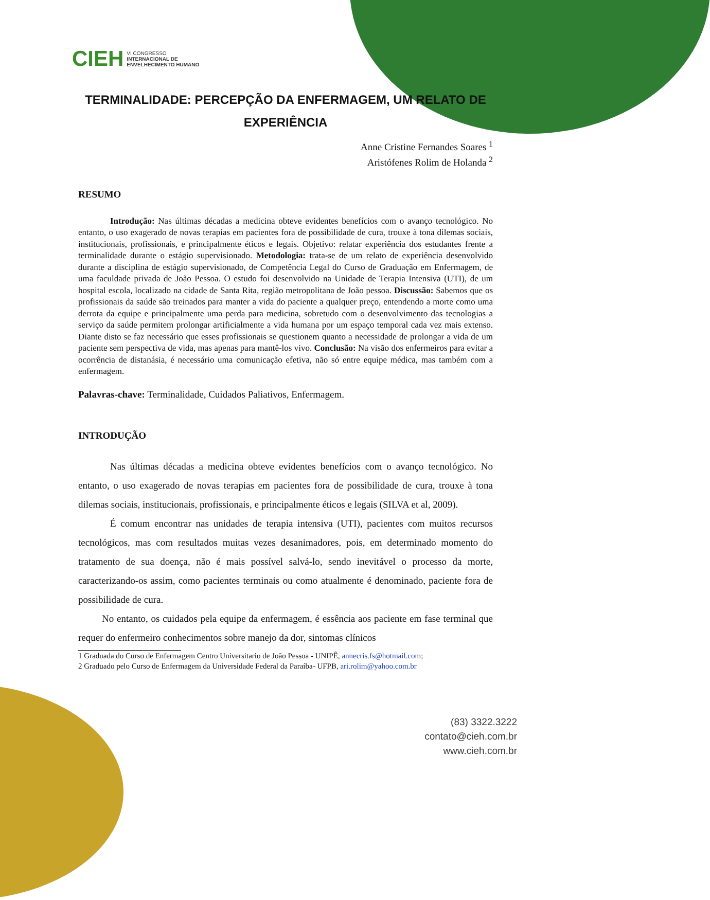CIEH VI CONGRESSO
INTERNACIONAL DE
ENVELHECIMENTO HUMANO
TERMINALIDADE: PERCEPÇÃO DA ENFERMAGEM, UM RELATO DE EXPERIÊNCIA
Anne Cristine Fernandes Soares <sup>1</sup>
Aristófenes Rolim de Holanda <sup>2</sup>
RESUMO
Introdução: Nas últimas décadas a medicina obteve evidentes benefícios com o avanço tecnológico. No entanto, o uso exagerado de novas terapias em pacientes fora de possibilidade de cura, trouxe à tona dilemas sociais, institucionais, profissionais, e principalmente éticos e legais. Objetivo: relatar experiência dos estudantes frente a terminalidade durante o estágio supervisionado. Metodologia: trata-se de um relato de experiência desenvolvido durante a disciplina de estágio supervisionado, de Competência Legal do Curso de Graduação em Enfermagem, de uma faculdade privada de João Pessoa. O estudo foi desenvolvido na Unidade de Terapia Intensiva (UTI), de um hospital escola, localizado na cidade de Santa Rita, região metropolitana de João pessoa. Discussão: Sabemos que os profissionais da saúde são treinados para manter a vida do paciente a qualquer preço, entendendo a morte como uma derrota da equipe e principalmente uma perda para medicina, sobretudo com o desenvolvimento das tecnologias a serviço da saúde permitem prolongar artificialmente a vida humana por um espaço temporal cada vez mais extenso. Diante disto se faz necessário que esses profissionais se questionem quanto a necessidade de prolongar a vida de um paciente sem perspectiva de vida, mas apenas para mantê-los vivo. Conclusão: Na visão dos enfermeiros para evitar a ocorrência de distanásia, é necessário uma comunicação efetiva, não só entre equipe médica, mas também com a enfermagem.
Palavras-chave: Terminalidade, Cuidados Paliativos, Enfermagem.
INTRODUÇÃO
Nas últimas décadas a medicina obteve evidentes benefícios com o avanço tecnológico. No entanto, o uso exagerado de novas terapias em pacientes fora de possibilidade de cura, trouxe à tona dilemas sociais, institucionais, profissionais, e principalmente éticos e legais (SILVA et al, 2009).
É comum encontrar nas unidades de terapia intensiva (UTI), pacientes com muitos recursos tecnológicos, mas com resultados muitas vezes desanimadores, pois, em determinado momento do tratamento de sua doença, não é mais possível salvá-lo, sendo inevitável o processo da morte, caracterizando-os assim, como pacientes terminais ou como atualmente é denominado, paciente fora de possibilidade de cura.
No entanto, os cuidados pela equipe da enfermagem, é essência aos paciente em fase terminal que requer do enfermeiro conhecimentos sobre manejo da dor, sintomas clínicos
1 Graduada do Curso de Enfermagem Centro Universitario de João Pessoa - UNIPÊ, annecris.fs@hotmail.com;
2 Graduado pelo Curso de Enfermagem da Universidade Federal da Paraíba- UFPB, ari.rolim@yahoo.com.br
(83) 3322.3222
contato@cieh.com.br
www.cieh.com.br